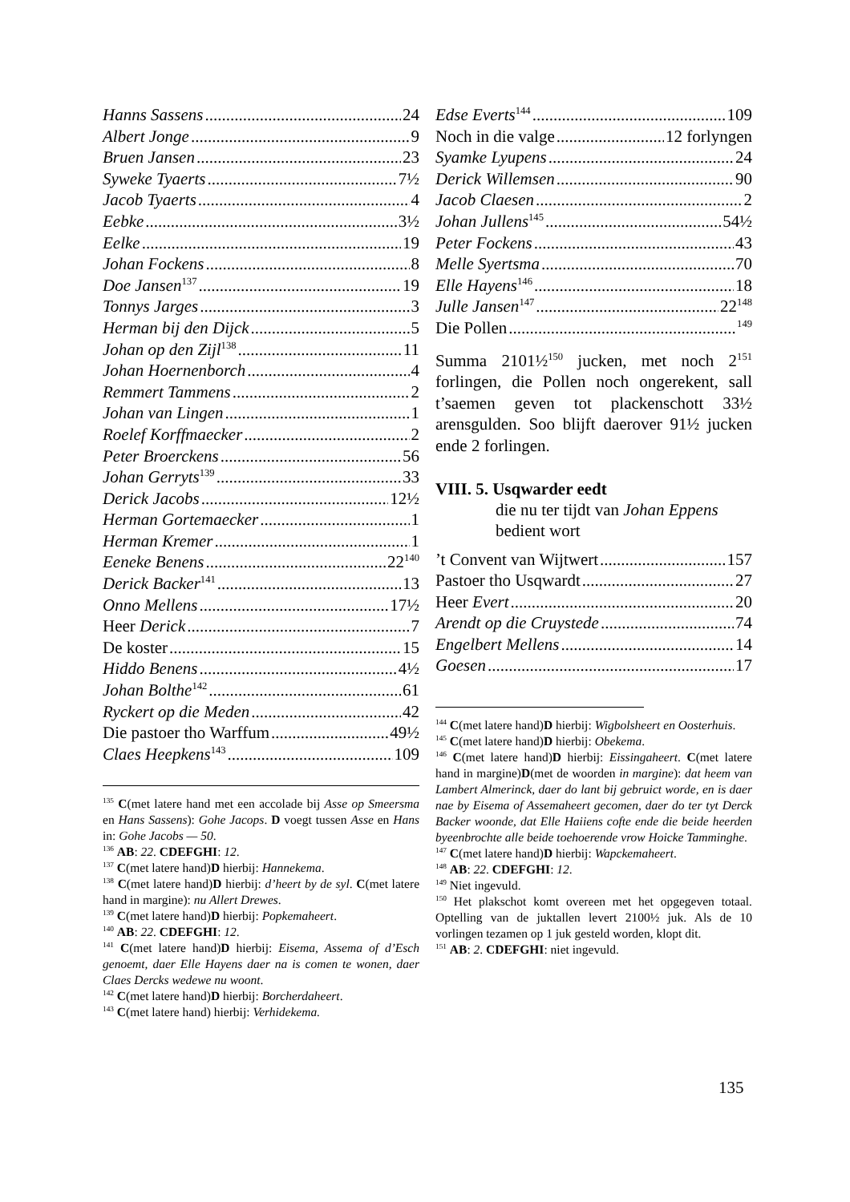Hanns Sassens 24
Albert Jonge 9
Bruen Jansen 23
Syweke Tyaerts 7½
Jacob Tyaerts 4
Eebke 3½
Eelke 19
Johan Fockens 8
Doe Jansen<sup>137</sup> 19
Tonnys Jarges 3
Herman bij den Dijck 5
Johan op den Zijl<sup>138</sup> 11
Johan Hoernenborch 4
Remmert Tammens 2
Johan van Lingen 1
Roelef Korffmaecker 2
Peter Broerckens 56
Johan Gerryts<sup>139</sup> 33
Derick Jacobs 12½
Herman Gortemaecker 1
Herman Kremer 1
Eeneke Benens 22<sup>140</sup>
Derick Backer<sup>141</sup> 13
Onno Mellens 17½
Heer Derick 7
De koster 15
Hiddo Benens 4½
Johan Bolthe<sup>142</sup> 61
Ryckert op die Meden 42
Die pastoer tho Warffum 49½
Claes Heepkens<sup>143</sup> 109
<sup>135</sup> C(met latere hand met een accolade bij Asse op Smeersma en Hans Sassens): Gohe Jacops. D voegt tussen Asse en Hans in: Gohe Jacobs — 50.
<sup>136</sup> AB: 22. CDEFGHI: 12.
<sup>137</sup> C(met latere hand)D hierbij: Hannekema.
<sup>138</sup> C(met latere hand)D hierbij: d’heert by de syl. C(met latere hand in margine): nu Allert Drewes.
<sup>139</sup> C(met latere hand)D hierbij: Popkemaheert.
<sup>140</sup> AB: 22. CDEFGHI: 12.
<sup>141</sup> C(met latere hand)D hierbij: Eisema, Assema of d’Esch genoemt, daer Elle Hayens daer na is comen te wonen, daer Claes Dercks wedewe nu woont.
<sup>142</sup> C(met latere hand)D hierbij: Borcherdaheert.
<sup>143</sup> C(met latere hand) hierbij: Verhidekema.
Edse Everts<sup>144</sup> 109
Noch in die valge 12 forlyngen
Syamke Lyupens 24
Derick Willemsen 90
Jacob Claesen 2
Johan Jullens<sup>145</sup> 54½
Peter Fockens 43
Melle Syertsma 70
Elle Hayens<sup>146</sup> 18
Julle Jansen<sup>147</sup> 22<sup>148</sup>
Die Pollen <sup>149</sup>
Summa 2101½<sup>150</sup> jucken, met noch 2<sup>151</sup> forlingen, die Pollen noch ongerekent, sall t’saemen geven tot plackenschott 33½ arensgulden. Soo blijft daerover 91½ jucken ende 2 forlingen.
VIII. 5. Usqwarder eedt
die nu ter tijdt van Johan Eppens bedient wort
’t Convent van Wijtwert 157
Pastoer tho Usqwardt 27
Heer Evert 20
Arendt op die Cruystede 74
Engelbert Mellens 14
Goesen 17
<sup>144</sup> C(met latere hand)D hierbij: Wigbolsheert en Oosterhuis.
<sup>145</sup> C(met latere hand)D hierbij: Obekema.
<sup>146</sup> C(met latere hand)D hierbij: Eissingaheert. C(met latere hand in margine)D(met de woorden in margine): dat heem van Lambert Almerinck, daer do lant bij gebruict worde, en is daer nae by Eisema of Assemaheert gecomen, daer do ter tyt Derck Backer woonde, dat Elle Haiiens cofte ende die beide heerden byeenbrochte alle beide toehoerende vrow Hoicke Tamminghe.
<sup>147</sup> C(met latere hand)D hierbij: Wapckemaheert.
<sup>148</sup> AB: 22. CDEFGHI: 12.
<sup>149</sup> Niet ingevuld.
<sup>150</sup> Het plakschot komt overeen met het opgegeven totaal. Optelling van de juktallen levert 2100½ juk. Als de 10 vorlingen tezamen op 1 juk gesteld worden, klopt dit.
<sup>151</sup> AB: 2. CDEFGHI: niet ingevuld.
135